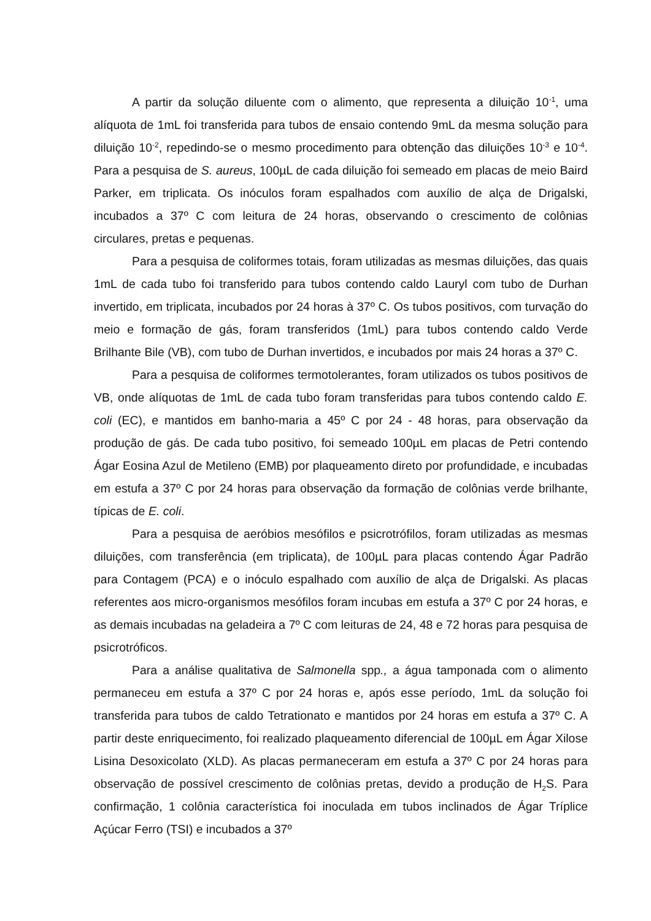A partir da solução diluente com o alimento, que representa a diluição 10<sup>-1</sup>, uma alíquota de 1mL foi transferida para tubos de ensaio contendo 9mL da mesma solução para diluição 10<sup>-2</sup>, repedindo-se o mesmo procedimento para obtenção das diluições 10<sup>-3</sup> e 10<sup>-4</sup>. Para a pesquisa de S. aureus, 100µL de cada diluição foi semeado em placas de meio Baird Parker, em triplicata. Os inóculos foram espalhados com auxílio de alça de Drigalski, incubados a 37º C com leitura de 24 horas, observando o crescimento de colônias circulares, pretas e pequenas.
Para a pesquisa de coliformes totais, foram utilizadas as mesmas diluições, das quais 1mL de cada tubo foi transferido para tubos contendo caldo Lauryl com tubo de Durhan invertido, em triplicata, incubados por 24 horas à 37º C. Os tubos positivos, com turvação do meio e formação de gás, foram transferidos (1mL) para tubos contendo caldo Verde Brilhante Bile (VB), com tubo de Durhan invertidos, e incubados por mais 24 horas a 37º C.
Para a pesquisa de coliformes termotolerantes, foram utilizados os tubos positivos de VB, onde alíquotas de 1mL de cada tubo foram transferidas para tubos contendo caldo E. coli (EC), e mantidos em banho-maria a 45º C por 24 - 48 horas, para observação da produção de gás. De cada tubo positivo, foi semeado 100µL em placas de Petri contendo Ágar Eosina Azul de Metileno (EMB) por plaqueamento direto por profundidade, e incubadas em estufa a 37º C por 24 horas para observação da formação de colônias verde brilhante, típicas de E. coli.
Para a pesquisa de aeróbios mesófilos e psicrotrófilos, foram utilizadas as mesmas diluições, com transferência (em triplicata), de 100µL para placas contendo Ágar Padrão para Contagem (PCA) e o inóculo espalhado com auxílio de alça de Drigalski. As placas referentes aos micro-organismos mesófilos foram incubas em estufa a 37º C por 24 horas, e as demais incubadas na geladeira a 7º C com leituras de 24, 48 e 72 horas para pesquisa de psicrotróficos.
Para a análise qualitativa de Salmonella spp., a água tamponada com o alimento permaneceu em estufa a 37º C por 24 horas e, após esse período, 1mL da solução foi transferida para tubos de caldo Tetrationato e mantidos por 24 horas em estufa a 37º C. A partir deste enriquecimento, foi realizado plaqueamento diferencial de 100µL em Ágar Xilose Lisina Desoxicolato (XLD). As placas permaneceram em estufa a 37º C por 24 horas para observação de possível crescimento de colônias pretas, devido a produção de H<sub>2</sub>S. Para confirmação, 1 colônia característica foi inoculada em tubos inclinados de Ágar Tríplice Açúcar Ferro (TSI) e incubados a 37º